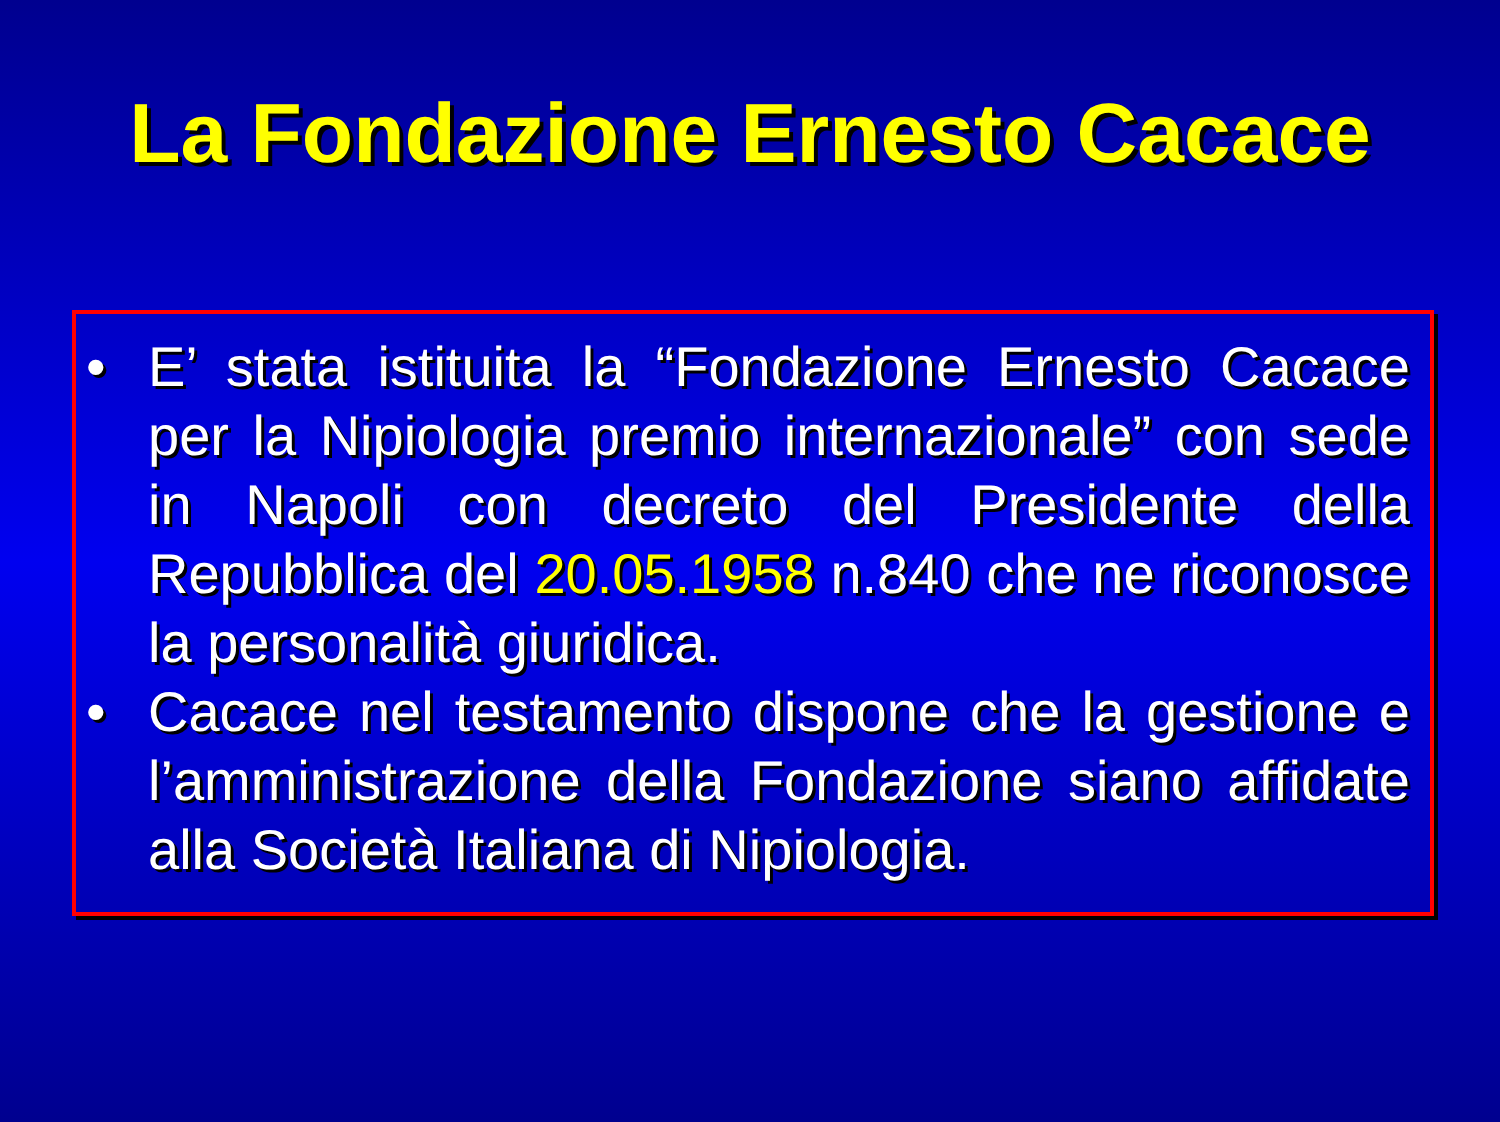La Fondazione Ernesto Cacace
• E’ stata istituita la “Fondazione Ernesto Cacace per la Nipiologia premio internazionale” con sede in Napoli con decreto del Presidente della Repubblica del 20.05.1958 n.840 che ne riconosce la personalità giuridica.
• Cacace nel testamento dispone che la gestione e l’amministrazione della Fondazione siano affidate alla Società Italiana di Nipiologia.